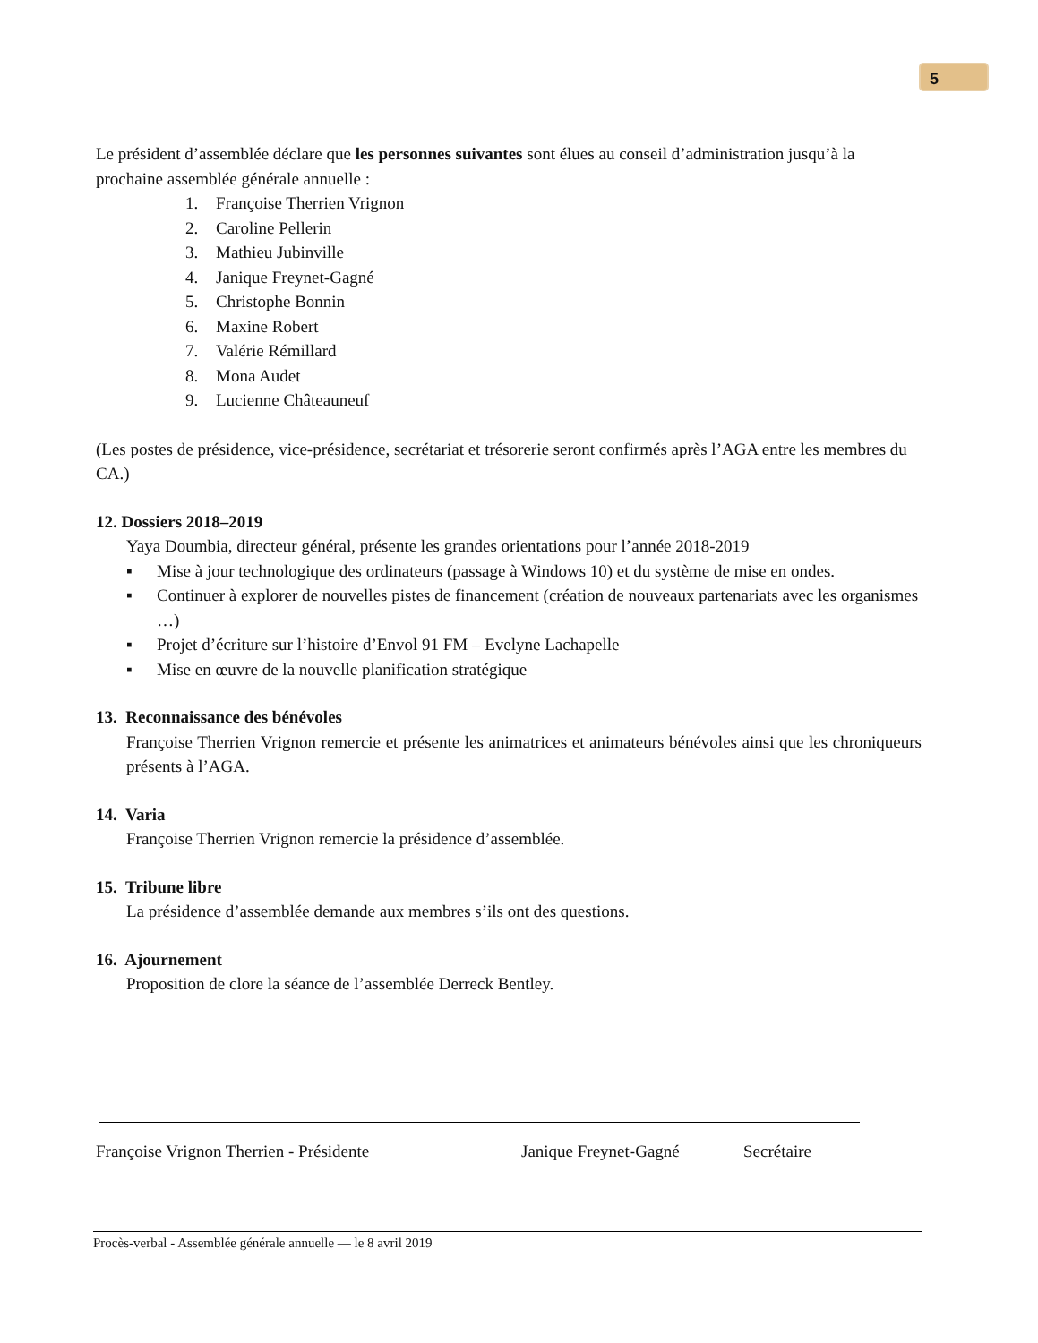5
Le président d’assemblée déclare que les personnes suivantes sont élues au conseil d’administration jusqu’à la prochaine assemblée générale annuelle :
1. Françoise Therrien Vrignon
2. Caroline Pellerin
3. Mathieu Jubinville
4. Janique Freynet-Gagné
5. Christophe Bonnin
6. Maxine Robert
7. Valérie Rémillard
8. Mona Audet
9. Lucienne Châteauneuf
(Les postes de présidence, vice-présidence, secrétariat et trésorerie seront confirmés après l’AGA entre les membres du CA.)
12. Dossiers 2018–2019
Yaya Doumbia, directeur général, présente les grandes orientations pour l’année 2018-2019
▪ Mise à jour technologique des ordinateurs (passage à Windows 10) et du système de mise en ondes.
▪ Continuer à explorer de nouvelles pistes de financement (création de nouveaux partenariats avec les organismes …)
▪ Projet d’écriture sur l’histoire d’Envol 91 FM – Evelyne Lachapelle
▪ Mise en œuvre de la nouvelle planification stratégique
13. Reconnaissance des bénévoles
Françoise Therrien Vrignon remercie et présente les animatrices et animateurs bénévoles ainsi que les chroniqueurs présents à l’AGA.
14. Varia
Françoise Therrien Vrignon remercie la présidence d’assemblée.
15. Tribune libre
La présidence d’assemblée demande aux membres s’ils ont des questions.
16. Ajournement
Proposition de clore la séance de l’assemblée Derreck Bentley.
Françoise Vrignon Therrien - Présidente Janique Freynet-Gagné Secrétaire
Procès-verbal - Assemblée générale annuelle — le 8 avril 2019